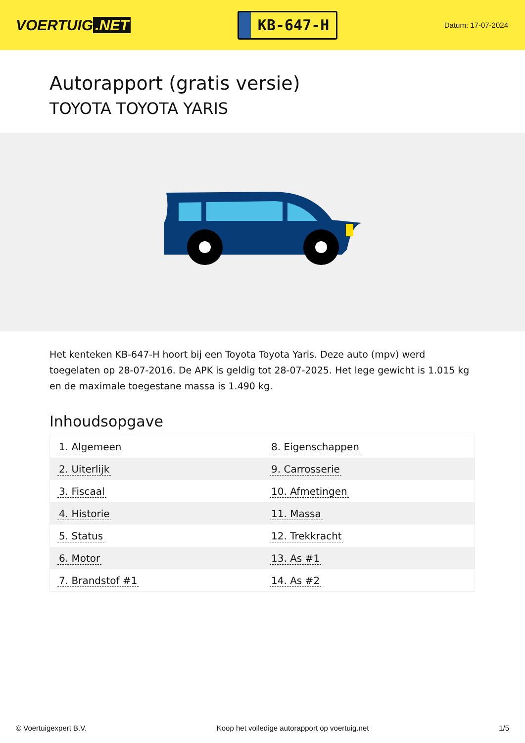VOERTUIG.NET
KB-647-H
Datum: 17-07-2024
Autorapport (gratis versie)
TOYOTA TOYOTA YARIS
Het kenteken KB-647-H hoort bij een Toyota Toyota Yaris. Deze auto (mpv) werd toegelaten op 28-07-2016. De APK is geldig tot 28-07-2025. Het lege gewicht is 1.015 kg en de maximale toegestane massa is 1.490 kg.
Inhoudsopgave
| 1. Algemeen | 8. Eigenschappen |
| 2. Uiterlijk | 9. Carrosserie |
| 3. Fiscaal | 10. Afmetingen |
| 4. Historie | 11. Massa |
| 5. Status | 12. Trekkracht |
| 6. Motor | 13. As #1 |
| 7. Brandstof #1 | 14. As #2 |
© Voertuigexpert B.V. Koop het volledige autorapport op voertuig.net
1/5